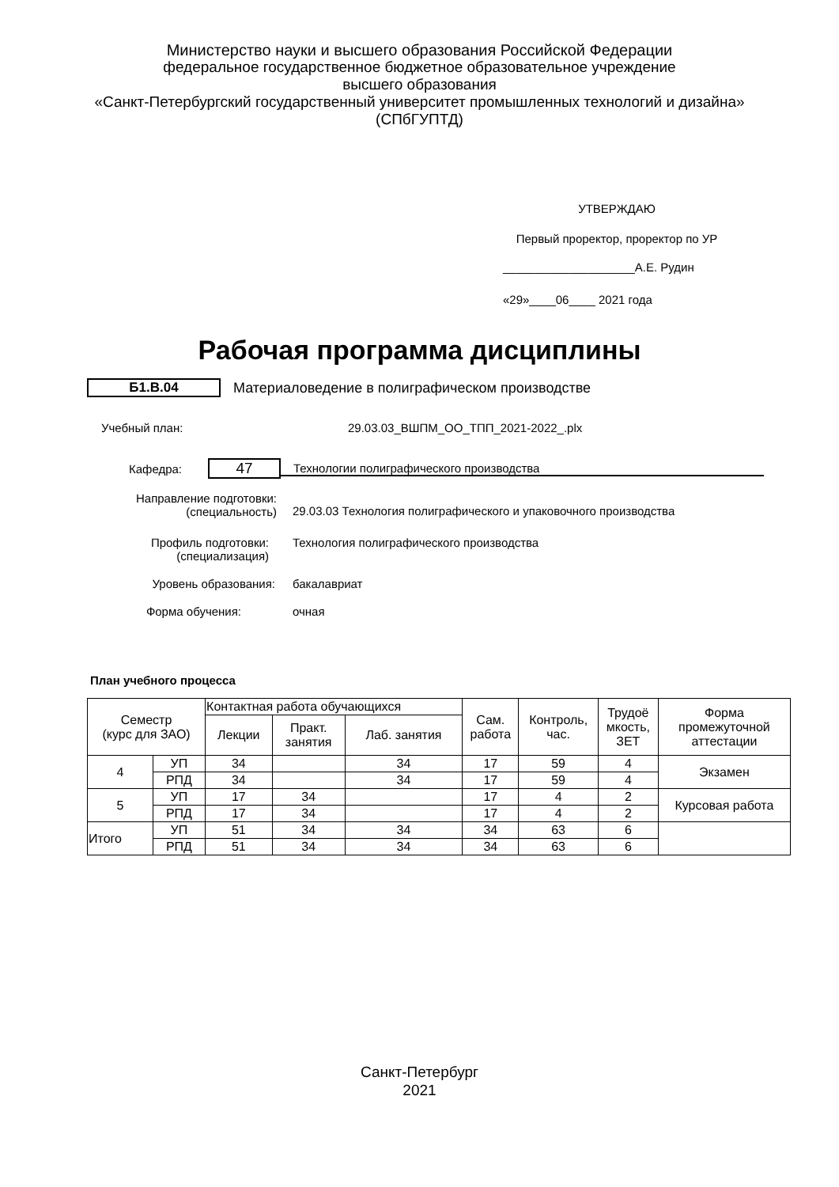Министерство науки и высшего образования Российской Федерации
федеральное государственное бюджетное образовательное учреждение
высшего образования
«Санкт-Петербургский государственный университет промышленных технологий и дизайна»
(СПбГУПТД)
УТВЕРЖДАЮ
Первый проректор, проректор по УР
____________________А.Е. Рудин
«29»____06____ 2021 года
Рабочая программа дисциплины
Б1.В.04
Материаловедение в полиграфическом производстве
Учебный план: 29.03.03_ВШПМ_ОО_ТПП_2021-2022_.plx
Кафедра: 47 Технологии полиграфического производства
Направление подготовки:
(специальность) 29.03.03 Технология полиграфического и упаковочного производства
Профиль подготовки:
(специализация) Технология полиграфического производства
Уровень образования: бакалавриат
Форма обучения: очная
План учебного процесса
| Семестр (курс для ЗАО) | | Контактная работа обучающихся | | | Сам. работа | Контроль, час. | Трудоё мкость, ЗЕТ | Форма промежуточной аттестации |
| --- | --- | --- | --- | --- | --- | --- | --- | --- |
| | | Лекции | Практ. занятия | Лаб. занятия | | | | |
| 4 | УП | 34 | | 34 | 17 | 59 | 4 | Экзамен |
| | РПД | 34 | | 34 | 17 | 59 | 4 | |
| 5 | УП | 17 | 34 | | 17 | 4 | 2 | Курсовая работа |
| | РПД | 17 | 34 | | 17 | 4 | 2 | |
| Итого | УП | 51 | 34 | 34 | 34 | 63 | 6 | |
| | РПД | 51 | 34 | 34 | 34 | 63 | 6 | |
Санкт-Петербург
2021